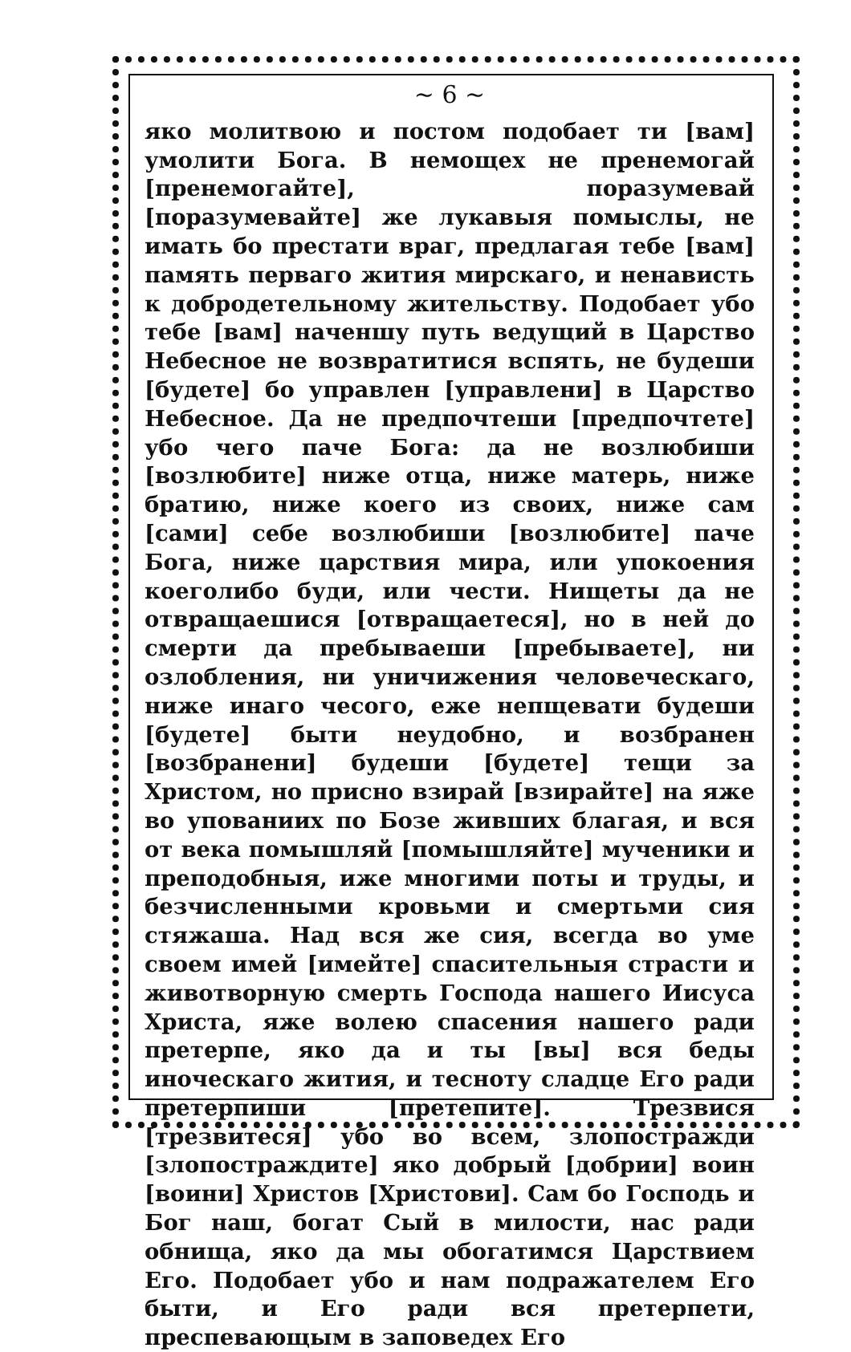~ 6 ~
яко молитвою и постом подобает ти [вам] умолити Бога. В немощех не пренемогай [пренемогайте], поразумевай [поразумевайте] же лукавыя помыслы, не имать бо престати враг, предлагая тебе [вам] память перваго жития мирскаго, и ненависть к добродетельному жительству. Подобает убо тебе [вам] наченшу путь ведущий в Царство Небесное не возвратитися вспять, не будеши [будете] бо управлен [управлени] в Царство Небесное. Да не предпочтеши [предпочтете] убо чего паче Бога: да не возлюбиши [возлюбите] ниже отца, ниже матерь, ниже братию, ниже коего из своих, ниже сам [сами] себе возлюбиши [возлюбите] паче Бога, ниже царствия мира, или упокоения коеголибо буди, или чести. Нищеты да не отвращаешися [отвращаетеся], но в ней до смерти да пребываеши [пребываете], ни озлобления, ни уничижения человеческаго, ниже инаго чесого, еже непщевати будеши [будете] быти неудобно, и возбранен [возбранени] будеши [будете] тещи за Христом, но присно взирай [взирайте] на яже во упованиих по Бозе живших благая, и вся от века помышляй [помышляйте] мученики и преподобныя, иже многими поты и труды, и безчисленными кровьми и смертьми сия стяжаша. Над вся же сия, всегда во уме своем имей [имейте] спасительныя страсти и животворную смерть Господа нашего Иисуса Христа, яже волею спасения нашего ради претерпе, яко да и ты [вы] вся беды иноческаго жития, и тесноту сладце Его ради претерпиши [претепите]. Трезвися [трезвитеся] убо во всем, злопостражди [злопостраждите] яко добрый [добрии] воин [воини] Христов [Христови]. Сам бо Господь и Бог наш, богат Сый в милости, нас ради обнища, яко да мы обогатимся Царствием Его. Подобает убо и нам подражателем Его быти, и Его ради вся претерпети, преспевающым в заповедех Его